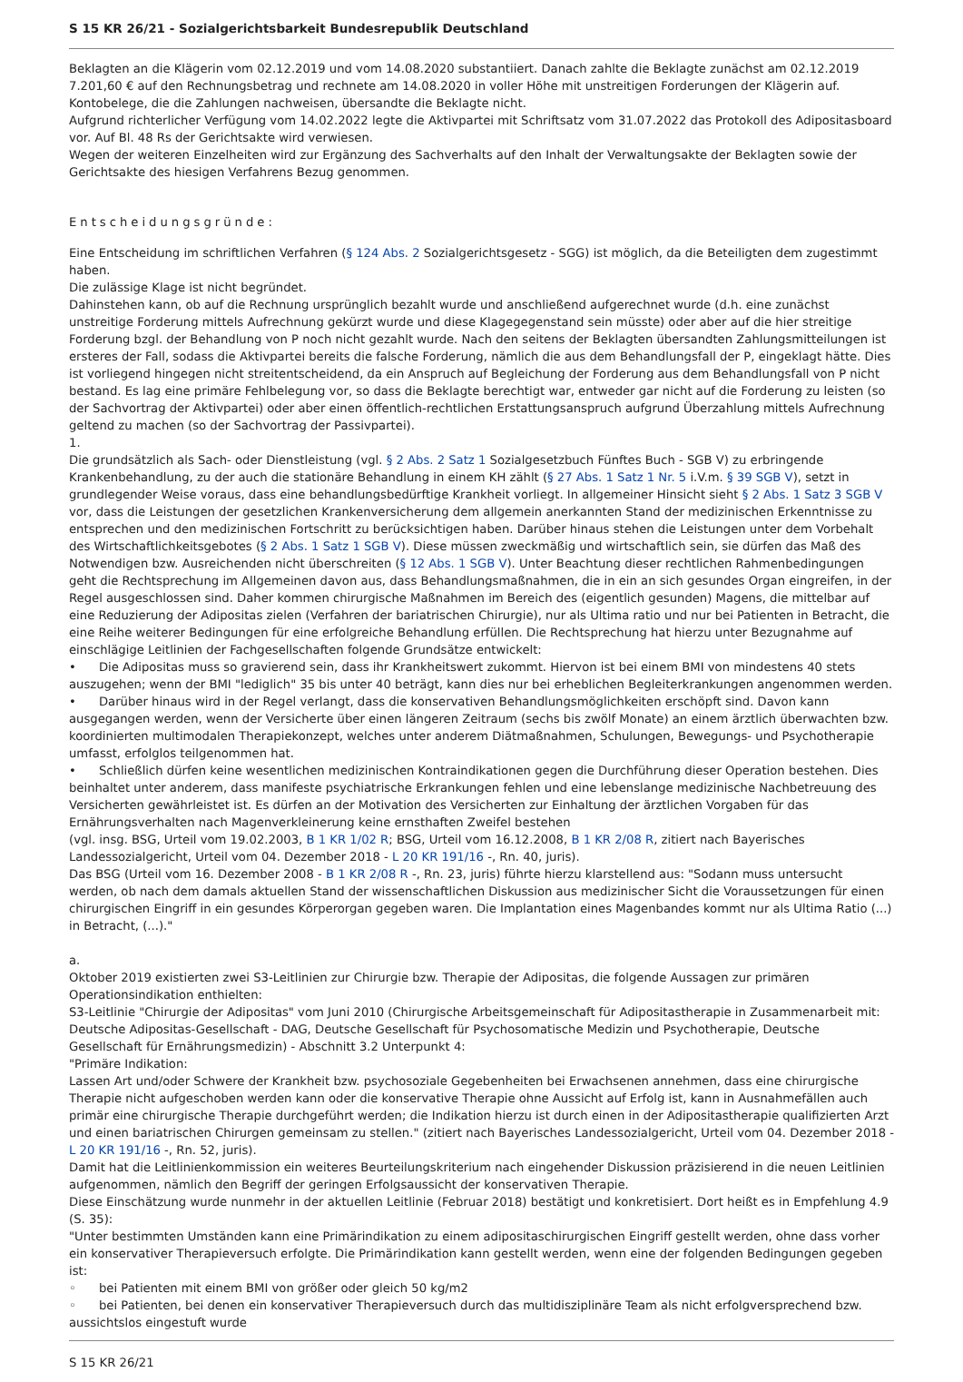S 15 KR 26/21 - Sozialgerichtsbarkeit Bundesrepublik Deutschland
Beklagten an die Klägerin vom 02.12.2019 und vom 14.08.2020 substantiiert. Danach zahlte die Beklagte zunächst am 02.12.2019 7.201,60 € auf den Rechnungsbetrag und rechnete am 14.08.2020 in voller Höhe mit unstreitigen Forderungen der Klägerin auf. Kontobelege, die die Zahlungen nachweisen, übersandte die Beklagte nicht.
Aufgrund richterlicher Verfügung vom 14.02.2022 legte die Aktivpartei mit Schriftsatz vom 31.07.2022 das Protokoll des Adipositasboard vor. Auf Bl. 48 Rs der Gerichtsakte wird verwiesen.
Wegen der weiteren Einzelheiten wird zur Ergänzung des Sachverhalts auf den Inhalt der Verwaltungsakte der Beklagten sowie der Gerichtsakte des hiesigen Verfahrens Bezug genommen.
Entscheidungsgründe:
Eine Entscheidung im schriftlichen Verfahren (§ 124 Abs. 2 Sozialgerichtsgesetz - SGG) ist möglich, da die Beteiligten dem zugestimmt haben.
Die zulässige Klage ist nicht begründet.
Dahinstehen kann, ob auf die Rechnung ursprünglich bezahlt wurde und anschließend aufgerechnet wurde (d.h. eine zunächst unstreitige Forderung mittels Aufrechnung gekürzt wurde und diese Klagegegenstand sein müsste) oder aber auf die hier streitige Forderung bzgl. der Behandlung von P noch nicht gezahlt wurde. Nach den seitens der Beklagten übersandten Zahlungsmitteilungen ist ersteres der Fall, sodass die Aktivpartei bereits die falsche Forderung, nämlich die aus dem Behandlungsfall der P, eingeklagt hätte. Dies ist vorliegend hingegen nicht streitentscheidend, da ein Anspruch auf Begleichung der Forderung aus dem Behandlungsfall von P nicht bestand. Es lag eine primäre Fehlbelegung vor, so dass die Beklagte berechtigt war, entweder gar nicht auf die Forderung zu leisten (so der Sachvortrag der Aktivpartei) oder aber einen öffentlich-rechtlichen Erstattungsanspruch aufgrund Überzahlung mittels Aufrechnung geltend zu machen (so der Sachvortrag der Passivpartei).
1.
Die grundsätzlich als Sach- oder Dienstleistung (vgl. § 2 Abs. 2 Satz 1 Sozialgesetzbuch Fünftes Buch - SGB V) zu erbringende Krankenbehandlung, zu der auch die stationäre Behandlung in einem KH zählt (§ 27 Abs. 1 Satz 1 Nr. 5 i.V.m. § 39 SGB V), setzt in grundlegender Weise voraus, dass eine behandlungsbedürftige Krankheit vorliegt. In allgemeiner Hinsicht sieht § 2 Abs. 1 Satz 3 SGB V vor, dass die Leistungen der gesetzlichen Krankenversicherung dem allgemein anerkannten Stand der medizinischen Erkenntnisse zu entsprechen und den medizinischen Fortschritt zu berücksichtigen haben. Darüber hinaus stehen die Leistungen unter dem Vorbehalt des Wirtschaftlichkeitsgebotes (§ 2 Abs. 1 Satz 1 SGB V). Diese müssen zweckmäßig und wirtschaftlich sein, sie dürfen das Maß des Notwendigen bzw. Ausreichenden nicht überschreiten (§ 12 Abs. 1 SGB V). Unter Beachtung dieser rechtlichen Rahmenbedingungen geht die Rechtsprechung im Allgemeinen davon aus, dass Behandlungsmaßnahmen, die in ein an sich gesundes Organ eingreifen, in der Regel ausgeschlossen sind. Daher kommen chirurgische Maßnahmen im Bereich des (eigentlich gesunden) Magens, die mittelbar auf eine Reduzierung der Adipositas zielen (Verfahren der bariatrischen Chirurgie), nur als Ultima ratio und nur bei Patienten in Betracht, die eine Reihe weiterer Bedingungen für eine erfolgreiche Behandlung erfüllen. Die Rechtsprechung hat hierzu unter Bezugnahme auf einschlägige Leitlinien der Fachgesellschaften folgende Grundsätze entwickelt:
• Die Adipositas muss so gravierend sein, dass ihr Krankheitswert zukommt. Hiervon ist bei einem BMI von mindestens 40 stets auszugehen; wenn der BMI "lediglich" 35 bis unter 40 beträgt, kann dies nur bei erheblichen Begleiterkrankungen angenommen werden.
• Darüber hinaus wird in der Regel verlangt, dass die konservativen Behandlungsmöglichkeiten erschöpft sind. Davon kann ausgegangen werden, wenn der Versicherte über einen längeren Zeitraum (sechs bis zwölf Monate) an einem ärztlich überwachten bzw. koordinierten multimodalen Therapiekonzept, welches unter anderem Diätmaßnahmen, Schulungen, Bewegungs- und Psychotherapie umfasst, erfolglos teilgenommen hat.
• Schließlich dürfen keine wesentlichen medizinischen Kontraindikationen gegen die Durchführung dieser Operation bestehen. Dies beinhaltet unter anderem, dass manifeste psychiatrische Erkrankungen fehlen und eine lebenslange medizinische Nachbetreuung des Versicherten gewährleistet ist. Es dürfen an der Motivation des Versicherten zur Einhaltung der ärztlichen Vorgaben für das Ernährungsverhalten nach Magenverkleinerung keine ernsthaften Zweifel bestehen
(vgl. insg. BSG, Urteil vom 19.02.2003, B 1 KR 1/02 R; BSG, Urteil vom 16.12.2008, B 1 KR 2/08 R, zitiert nach Bayerisches Landessozialgericht, Urteil vom 04. Dezember 2018 - L 20 KR 191/16 -, Rn. 40, juris).
Das BSG (Urteil vom 16. Dezember 2008 - B 1 KR 2/08 R -, Rn. 23, juris) führte hierzu klarstellend aus: "Sodann muss untersucht werden, ob nach dem damals aktuellen Stand der wissenschaftlichen Diskussion aus medizinischer Sicht die Voraussetzungen für einen chirurgischen Eingriff in ein gesundes Körperorgan gegeben waren. Die Implantation eines Magenbandes kommt nur als Ultima Ratio (...) in Betracht, (...)."
a.
Oktober 2019 existierten zwei S3-Leitlinien zur Chirurgie bzw. Therapie der Adipositas, die folgende Aussagen zur primären Operationsindikation enthielten:
S3-Leitlinie "Chirurgie der Adipositas" vom Juni 2010 (Chirurgische Arbeitsgemeinschaft für Adipositastherapie in Zusammenarbeit mit: Deutsche Adipositas-Gesellschaft - DAG, Deutsche Gesellschaft für Psychosomatische Medizin und Psychotherapie, Deutsche Gesellschaft für Ernährungsmedizin) - Abschnitt 3.2 Unterpunkt 4:
"Primäre Indikation:
Lassen Art und/oder Schwere der Krankheit bzw. psychosoziale Gegebenheiten bei Erwachsenen annehmen, dass eine chirurgische Therapie nicht aufgeschoben werden kann oder die konservative Therapie ohne Aussicht auf Erfolg ist, kann in Ausnahmefällen auch primär eine chirurgische Therapie durchgeführt werden; die Indikation hierzu ist durch einen in der Adipositastherapie qualifizierten Arzt und einen bariatrischen Chirurgen gemeinsam zu stellen." (zitiert nach Bayerisches Landessozialgericht, Urteil vom 04. Dezember 2018 - L 20 KR 191/16 -, Rn. 52, juris).
Damit hat die Leitlinienkommission ein weiteres Beurteilungskriterium nach eingehender Diskussion präzisierend in die neuen Leitlinien aufgenommen, nämlich den Begriff der geringen Erfolgsaussicht der konservativen Therapie.
Diese Einschätzung wurde nunmehr in der aktuellen Leitlinie (Februar 2018) bestätigt und konkretisiert. Dort heißt es in Empfehlung 4.9 (S. 35):
"Unter bestimmten Umständen kann eine Primärindikation zu einem adipositaschirurgischen Eingriff gestellt werden, ohne dass vorher ein konservativer Therapieversuch erfolgte. Die Primärindikation kann gestellt werden, wenn eine der folgenden Bedingungen gegeben ist:
◦ bei Patienten mit einem BMI von größer oder gleich 50 kg/m2
◦ bei Patienten, bei denen ein konservativer Therapieversuch durch das multidisziplinäre Team als nicht erfolgversprechend bzw. aussichtslos eingestuft wurde
S 15 KR 26/21